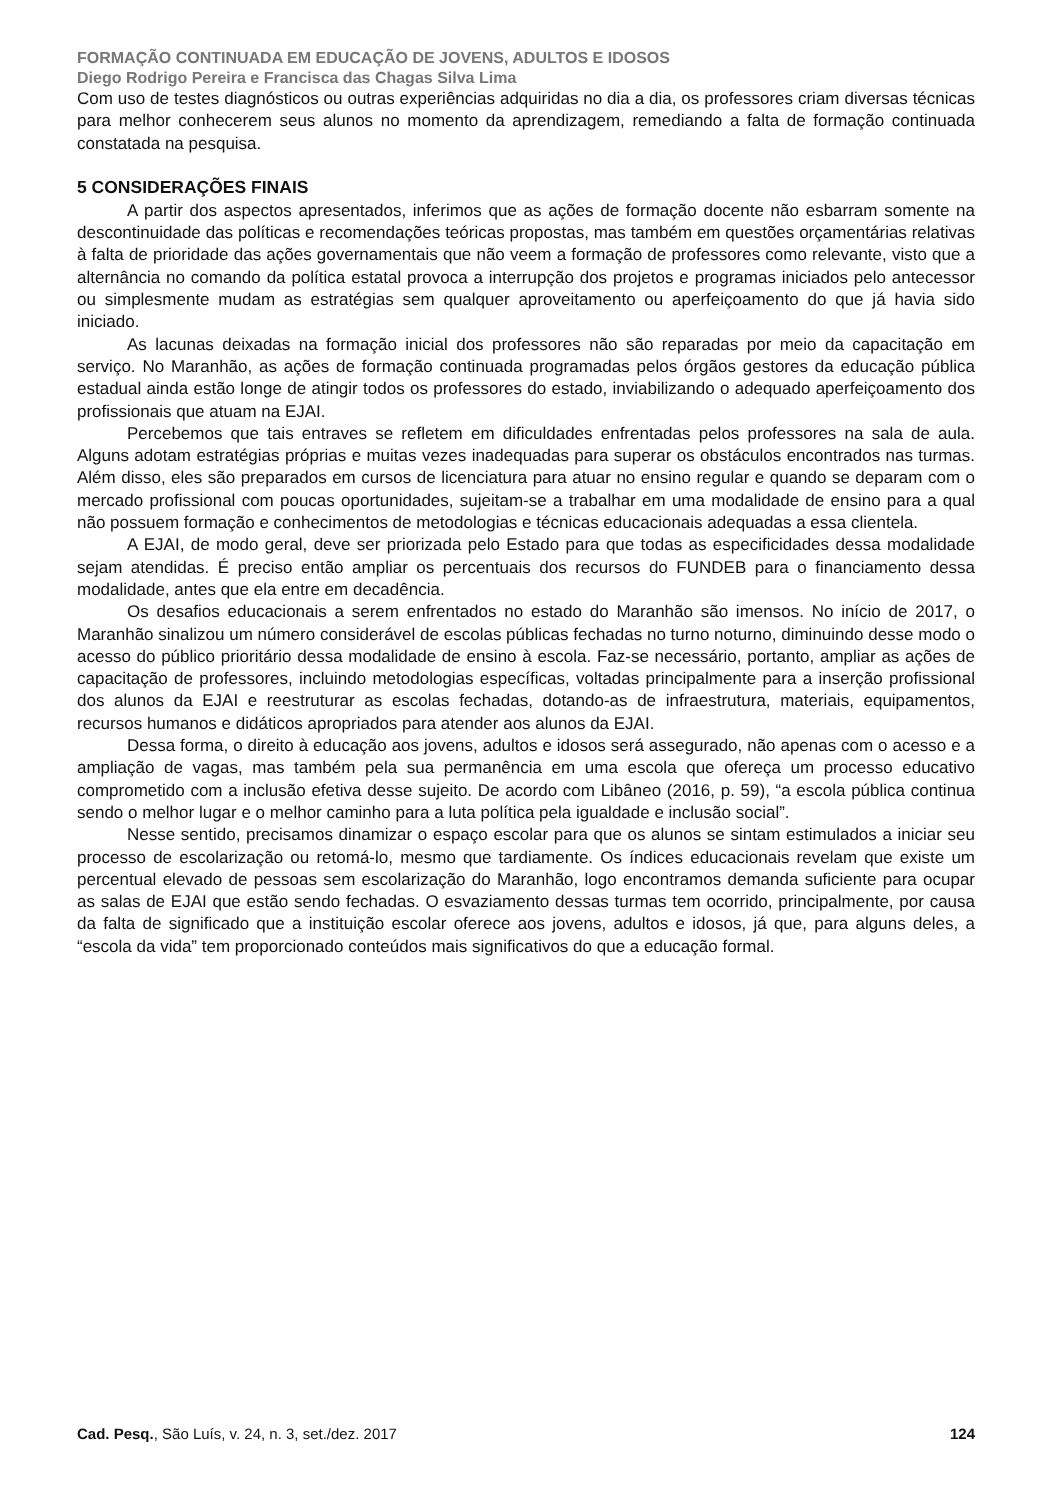FORMAÇÃO CONTINUADA EM EDUCAÇÃO DE JOVENS, ADULTOS E IDOSOS
Diego Rodrigo Pereira e Francisca das Chagas Silva Lima
Com uso de testes diagnósticos ou outras experiências adquiridas no dia a dia, os professores criam diversas técnicas para melhor conhecerem seus alunos no momento da aprendizagem, remediando a falta de formação continuada constatada na pesquisa.
5 CONSIDERAÇÕES FINAIS
A partir dos aspectos apresentados, inferimos que as ações de formação docente não esbarram somente na descontinuidade das políticas e recomendações teóricas propostas, mas também em questões orçamentárias relativas à falta de prioridade das ações governamentais que não veem a formação de professores como relevante, visto que a alternância no comando da política estatal provoca a interrupção dos projetos e programas iniciados pelo antecessor ou simplesmente mudam as estratégias sem qualquer aproveitamento ou aperfeiçoamento do que já havia sido iniciado.
As lacunas deixadas na formação inicial dos professores não são reparadas por meio da capacitação em serviço. No Maranhão, as ações de formação continuada programadas pelos órgãos gestores da educação pública estadual ainda estão longe de atingir todos os professores do estado, inviabilizando o adequado aperfeiçoamento dos profissionais que atuam na EJAI.
Percebemos que tais entraves se refletem em dificuldades enfrentadas pelos professores na sala de aula. Alguns adotam estratégias próprias e muitas vezes inadequadas para superar os obstáculos encontrados nas turmas. Além disso, eles são preparados em cursos de licenciatura para atuar no ensino regular e quando se deparam com o mercado profissional com poucas oportunidades, sujeitam-se a trabalhar em uma modalidade de ensino para a qual não possuem formação e conhecimentos de metodologias e técnicas educacionais adequadas a essa clientela.
A EJAI, de modo geral, deve ser priorizada pelo Estado para que todas as especificidades dessa modalidade sejam atendidas. É preciso então ampliar os percentuais dos recursos do FUNDEB para o financiamento dessa modalidade, antes que ela entre em decadência.
Os desafios educacionais a serem enfrentados no estado do Maranhão são imensos. No início de 2017, o Maranhão sinalizou um número considerável de escolas públicas fechadas no turno noturno, diminuindo desse modo o acesso do público prioritário dessa modalidade de ensino à escola. Faz-se necessário, portanto, ampliar as ações de capacitação de professores, incluindo metodologias específicas, voltadas principalmente para a inserção profissional dos alunos da EJAI e reestruturar as escolas fechadas, dotando-as de infraestrutura, materiais, equipamentos, recursos humanos e didáticos apropriados para atender aos alunos da EJAI.
Dessa forma, o direito à educação aos jovens, adultos e idosos será assegurado, não apenas com o acesso e a ampliação de vagas, mas também pela sua permanência em uma escola que ofereça um processo educativo comprometido com a inclusão efetiva desse sujeito. De acordo com Libâneo (2016, p. 59), “a escola pública continua sendo o melhor lugar e o melhor caminho para a luta política pela igualdade e inclusão social”.
Nesse sentido, precisamos dinamizar o espaço escolar para que os alunos se sintam estimulados a iniciar seu processo de escolarização ou retomá-lo, mesmo que tardiamente. Os índices educacionais revelam que existe um percentual elevado de pessoas sem escolarização do Maranhão, logo encontramos demanda suficiente para ocupar as salas de EJAI que estão sendo fechadas. O esvaziamento dessas turmas tem ocorrido, principalmente, por causa da falta de significado que a instituição escolar oferece aos jovens, adultos e idosos, já que, para alguns deles, a “escola da vida” tem proporcionado conteúdos mais significativos do que a educação formal.
Cad. Pesq., São Luís, v. 24, n. 3, set./dez. 2017 124